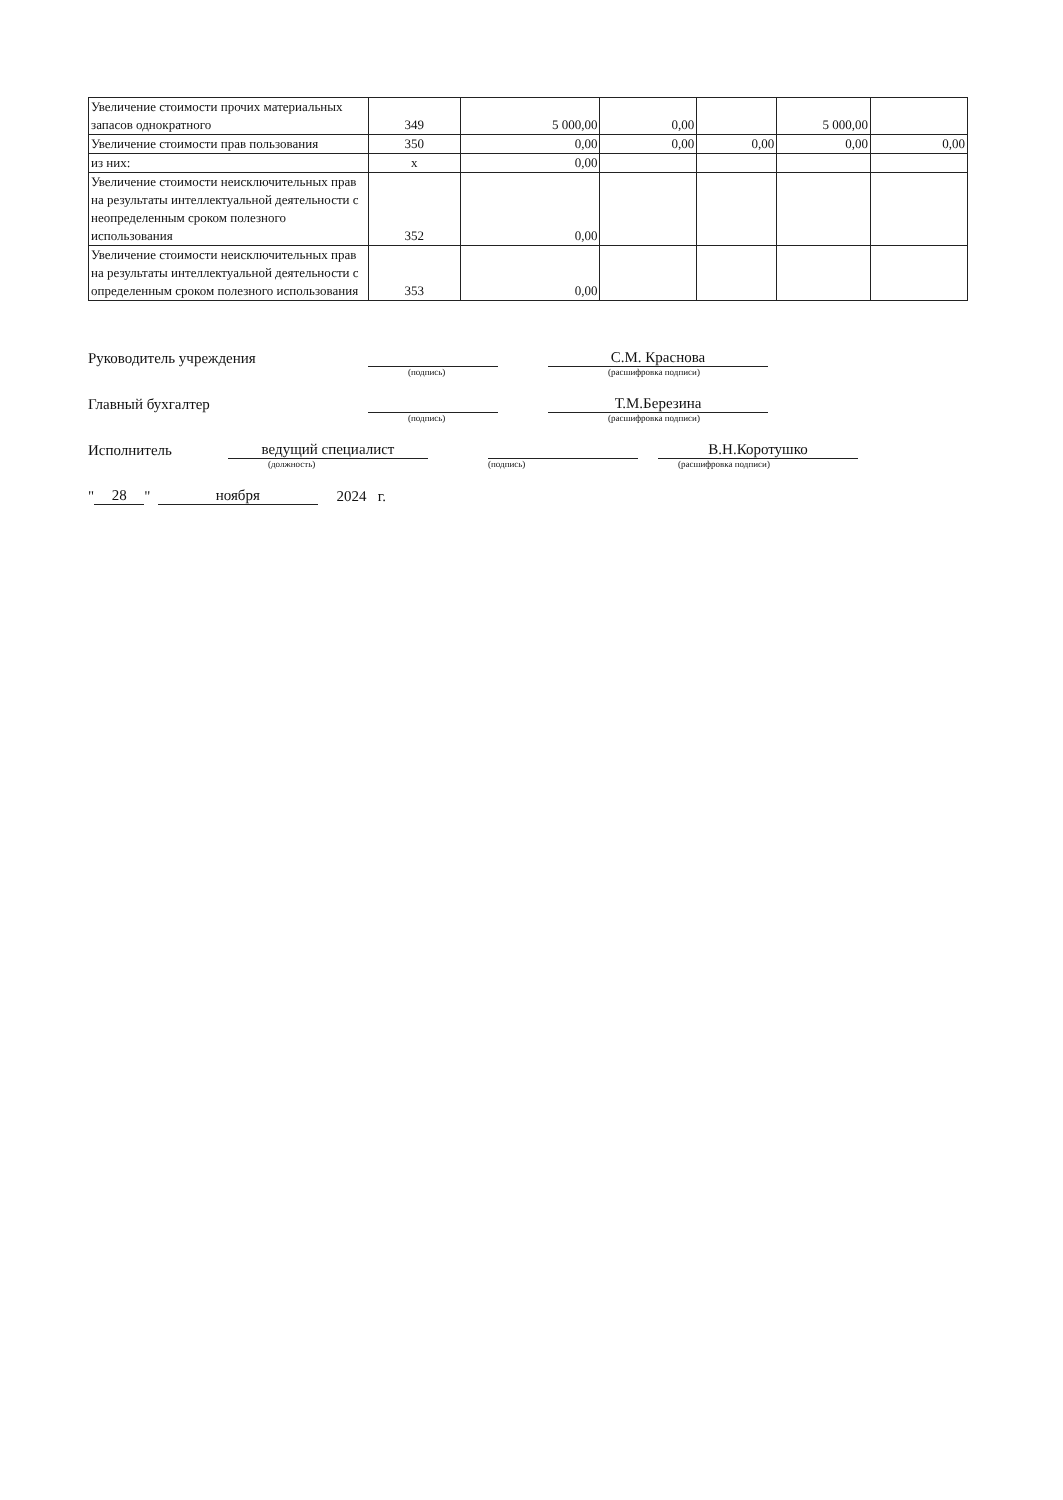| Увеличение стоимости прочих материальных запасов однократного | 349 | 5 000,00 | 0,00 | | 5 000,00 | |
| Увеличение стоимости прав пользования | 350 | 0,00 | 0,00 | 0,00 | 0,00 | 0,00 |
| из них: | x | 0,00 | | | | |
| Увеличение стоимости неисключительных прав на результаты интеллектуальной деятельности с неопределенным сроком полезного использования | 352 | 0,00 | | | | |
| Увеличение стоимости неисключительных прав на результаты интеллектуальной деятельности с определенным сроком полезного использования | 353 | 0,00 | | | | |
Руководитель учреждения С.М. Краснова
(подпись) (расшифровка подписи)
Главный бухгалтер Т.М.Березина
(подпись) (расшифровка подписи)
Исполнитель ведущий специалист В.Н.Коротушко
(должность) (подпись) (расшифровка подписи)
" 28 " ноября 2024 г.